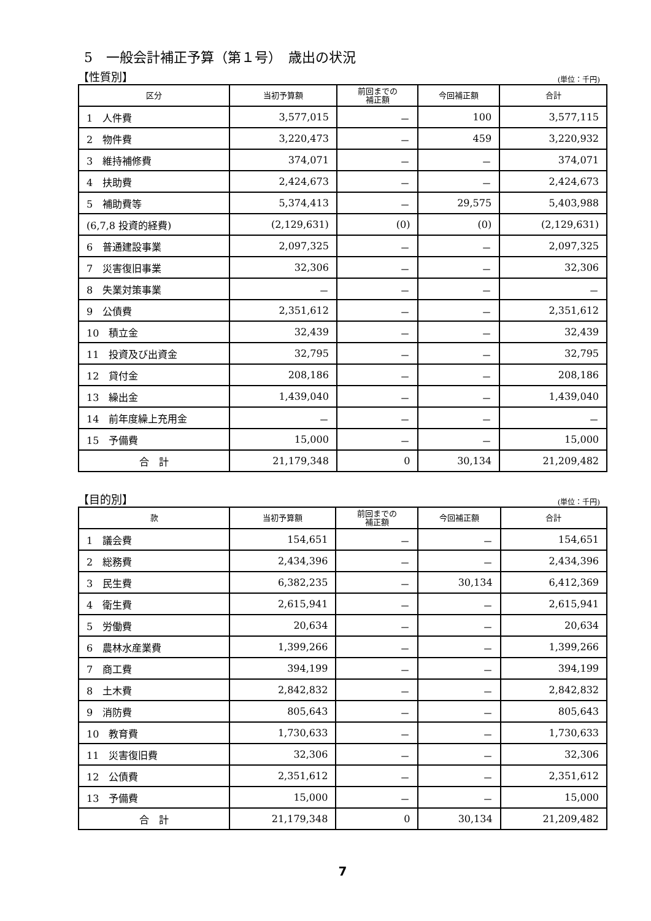5　一般会計補正予算（第１号）　歳出の状況
【性質別】 (単位：千円)
| 区分 | 当初予算額 | 前回までの 補正額 | 今回補正額 | 合計 |
| --- | --- | --- | --- | --- |
| 1 人件費 | 3,577,015 | － | 100 | 3,577,115 |
| 2 物件費 | 3,220,473 | － | 459 | 3,220,932 |
| 3 維持補修費 | 374,071 | － | － | 374,071 |
| 4 扶助費 | 2,424,673 | － | － | 2,424,673 |
| 5 補助費等 | 5,374,413 | － | 29,575 | 5,403,988 |
| (6,7,8 投資的経費) | (2,129,631) | (0) | (0) | (2,129,631) |
| 6 普通建設事業 | 2,097,325 | － | － | 2,097,325 |
| 7 災害復旧事業 | 32,306 | － | － | 32,306 |
| 8 失業対策事業 | － | － | － | － |
| 9 公債費 | 2,351,612 | － | － | 2,351,612 |
| 10 積立金 | 32,439 | － | － | 32,439 |
| 11 投資及び出資金 | 32,795 | － | － | 32,795 |
| 12 貸付金 | 208,186 | － | － | 208,186 |
| 13 繰出金 | 1,439,040 | － | － | 1,439,040 |
| 14 前年度繰上充用金 | － | － | － | － |
| 15 予備費 | 15,000 | － | － | 15,000 |
| 合 計 | 21,179,348 | 0 | 30,134 | 21,209,482 |
【目的別】 (単位：千円)
| 款 | 当初予算額 | 前回までの 補正額 | 今回補正額 | 合計 |
| --- | --- | --- | --- | --- |
| 1 議会費 | 154,651 | － | － | 154,651 |
| 2 総務費 | 2,434,396 | － | － | 2,434,396 |
| 3 民生費 | 6,382,235 | － | 30,134 | 6,412,369 |
| 4 衛生費 | 2,615,941 | － | － | 2,615,941 |
| 5 労働費 | 20,634 | － | － | 20,634 |
| 6 農林水産業費 | 1,399,266 | － | － | 1,399,266 |
| 7 商工費 | 394,199 | － | － | 394,199 |
| 8 土木費 | 2,842,832 | － | － | 2,842,832 |
| 9 消防費 | 805,643 | － | － | 805,643 |
| 10 教育費 | 1,730,633 | － | － | 1,730,633 |
| 11 災害復旧費 | 32,306 | － | － | 32,306 |
| 12 公債費 | 2,351,612 | － | － | 2,351,612 |
| 13 予備費 | 15,000 | － | － | 15,000 |
| 合 計 | 21,179,348 | 0 | 30,134 | 21,209,482 |
7